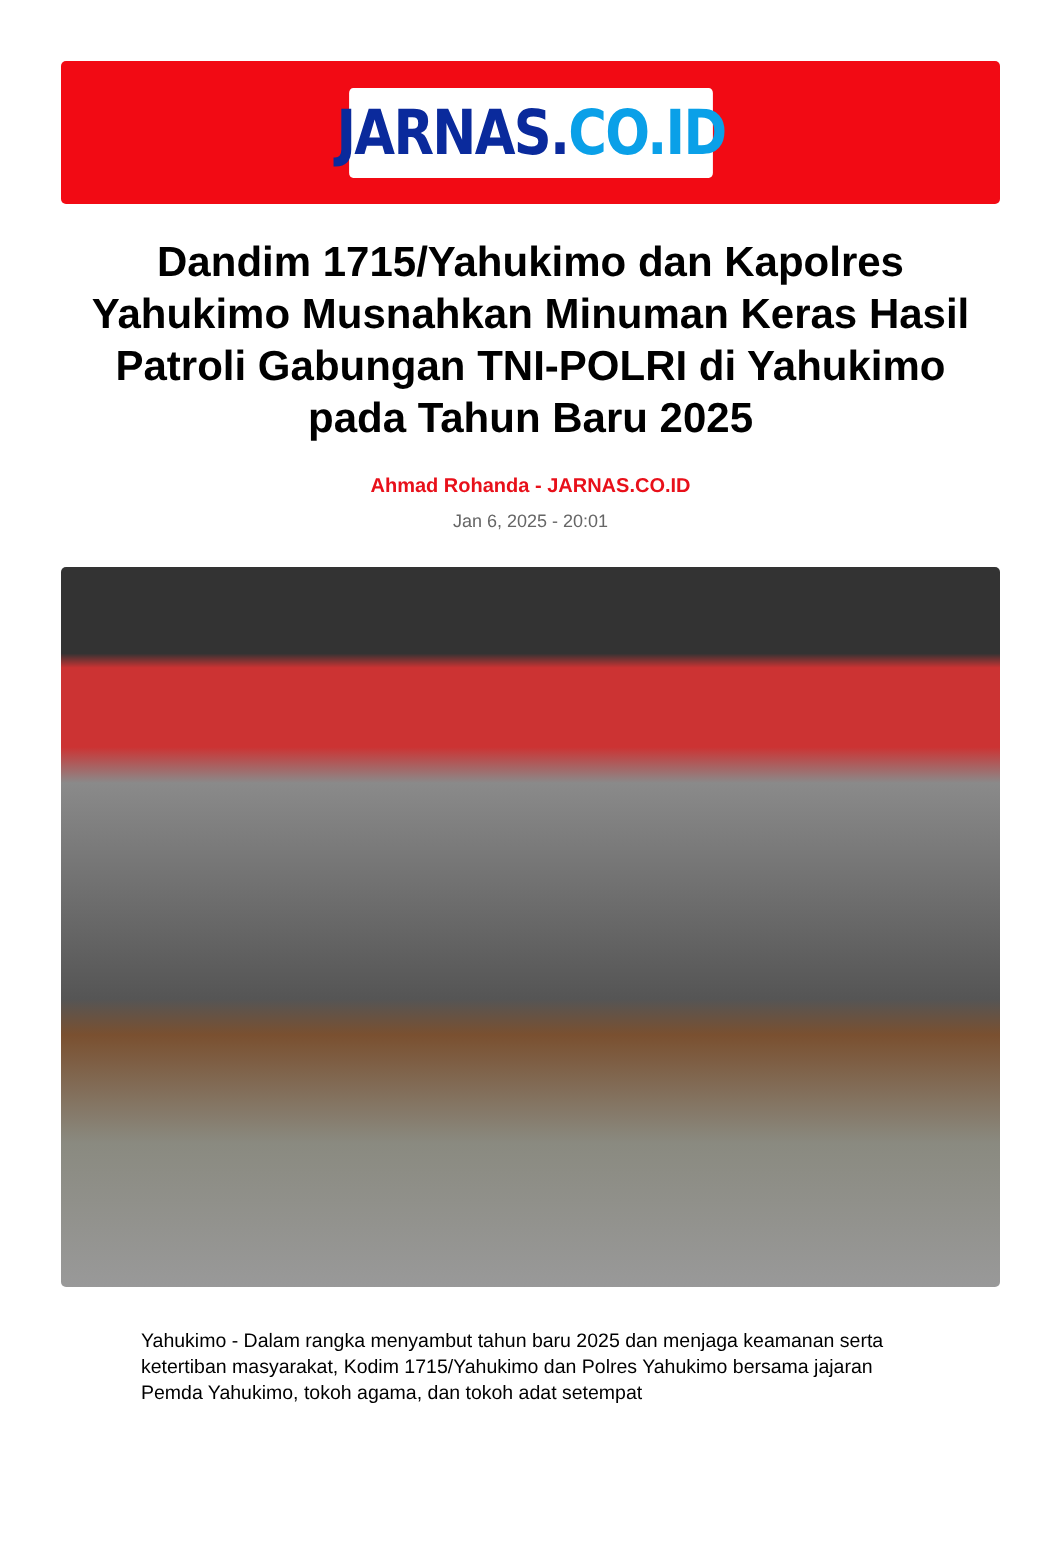JARNAS. CO.ID
Dandim 1715/Yahukimo dan Kapolres Yahukimo Musnahkan Minuman Keras Hasil Patroli Gabungan TNI-POLRI di Yahukimo pada Tahun Baru 2025
Ahmad Rohanda - JARNAS.CO.ID
Jan 6, 2025 - 20:01
Yahukimo - Dalam rangka menyambut tahun baru 2025 dan menjaga keamanan serta ketertiban masyarakat, Kodim 1715/Yahukimo dan Polres Yahukimo bersama jajaran Pemda Yahukimo, tokoh agama, dan tokoh adat setempat